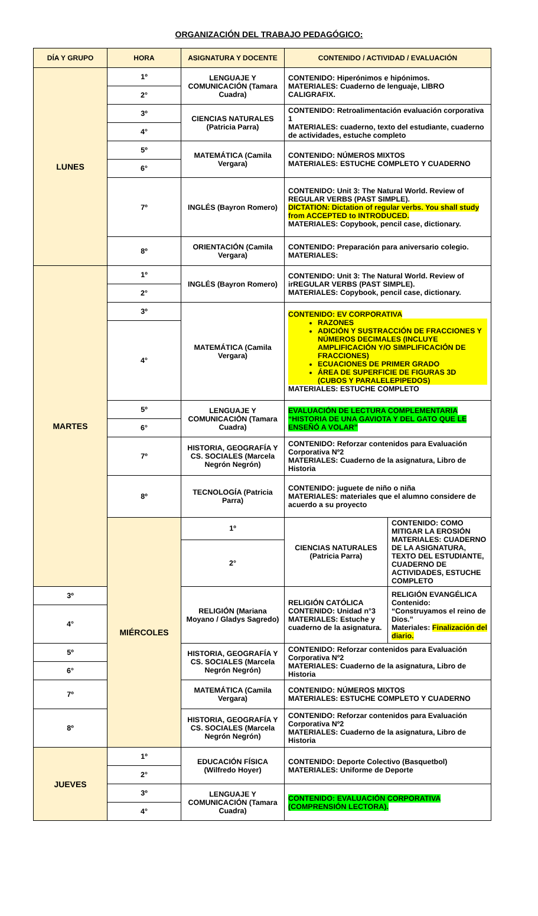ORGANIZACIÓN DEL TRABAJO PEDAGÓGICO:
| DÍA Y GRUPO | HORA | ASIGNATURA Y DOCENTE | CONTENIDO / ACTIVIDAD / EVALUACIÓN | |
| --- | --- | --- | --- | --- |
| LUNES | 1º | LENGUAJE Y COMUNICACIÓN (Tamara Cuadra) | CONTENIDO: Hiperónimos e hipónimos. MATERIALES: Cuaderno de lenguaje, LIBRO CALIGRAFIX. | |
| | 2° | | | |
| | 3º | CIENCIAS NATURALES (Patricia Parra) | CONTENIDO: Retroalimentación evaluación corporativa 1 MATERIALES: cuaderno, texto del estudiante, cuaderno de actividades, estuche completo | |
| | 4° | | | |
| | 5º | MATEMÁTICA (Camila Vergara) | CONTENIDO: NÚMEROS MIXTOS MATERIALES: ESTUCHE COMPLETO Y CUADERNO | |
| | 6° | | | |
| | 7º | INGLÉS (Bayron Romero) | CONTENIDO: Unit 3: The Natural World. Review of REGULAR VERBS (PAST SIMPLE). DICTATION: Dictation of regular verbs. You shall study from ACCEPTED to INTRODUCED. MATERIALES: Copybook, pencil case, dictionary. | |
| | 8º | ORIENTACIÓN (Camila Vergara) | CONTENIDO: Preparación para aniversario colegio. MATERIALES: | |
| MARTES | 1º | INGLÉS (Bayron Romero) | CONTENIDO: Unit 3: The Natural World. Review of irREGULAR VERBS (PAST SIMPLE). MATERIALES: Copybook, pencil case, dictionary. | |
| | 2° | | | |
| | 3º | MATEMÁTICA (Camila Vergara) | CONTENIDO: EV CORPORATIVA RAZONES ADICIÓN Y SUSTRACCIÓN DE FRACCIONES Y NÚMEROS DECIMALES (INCLUYE AMPLIFICACIÓN Y/O SIMPLIFICACIÓN DE FRACCIONES) ECUACIONES DE PRIMER GRADO ÁREA DE SUPERFICIE DE FIGURAS 3D (CUBOS Y PARALELEPIPEDOS) MATERIALES: ESTUCHE COMPLETO | |
| | 4° | | | |
| | 5º | LENGUAJE Y COMUNICACIÓN (Tamara Cuadra) | EVALUACIÓN DE LECTURA COMPLEMENTARIA “HISTORIA DE UNA GAVIOTA Y DEL GATO QUE LE ENSEÑÓ A VOLAR” | |
| | 6° | | | |
| | 7º | HISTORIA, GEOGRAFÍA Y CS. SOCIALES (Marcela Negrón Negrón) | CONTENIDO: Reforzar contenidos para Evaluación Corporativa Nº2 MATERIALES: Cuaderno de la asignatura, Libro de Historia | |
| | 8º | TECNOLOGÍA (Patricia Parra) | CONTENIDO: juguete de niño o niña MATERIALES: materiales que el alumno considere de acuerdo a su proyecto | |
| | MIÉRCOLES | 1º | CIENCIAS NATURALES (Patricia Parra) | CONTENIDO: COMO MITIGAR LA EROSIÓN MATERIALES: CUADERNO DE LA ASIGNATURA, TEXTO DEL ESTUDIANTE, CUADERNO DE ACTIVIDADES, ESTUCHE COMPLETO |
| | | 2° | | |
| 3º | | RELIGIÓN (Mariana Moyano / Gladys Sagredo) | RELIGIÓN CATÓLICA CONTENIDO: Unidad n°3 MATERIALES: Estuche y cuaderno de la asignatura. | RELIGIÓN EVANGÉLICA Contenido: “Construyamos el reino de Dios.” Materiales: Finalización del diario. |
| 4° | | | | |
| 5º | | HISTORIA, GEOGRAFÍA Y CS. SOCIALES (Marcela Negrón Negrón) | CONTENIDO: Reforzar contenidos para Evaluación Corporativa Nº2 MATERIALES: Cuaderno de la asignatura, Libro de Historia | |
| 6° | | | | |
| 7º | | MATEMÁTICA (Camila Vergara) | CONTENIDO: NÚMEROS MIXTOS MATERIALES: ESTUCHE COMPLETO Y CUADERNO | |
| 8º | | HISTORIA, GEOGRAFÍA Y CS. SOCIALES (Marcela Negrón Negrón) | CONTENIDO: Reforzar contenidos para Evaluación Corporativa Nº2 MATERIALES: Cuaderno de la asignatura, Libro de Historia | |
| JUEVES | 1º | EDUCACIÓN FÍSICA (Wilfredo Hoyer) | CONTENIDO: Deporte Colectivo (Basquetbol) MATERIALES: Uniforme de Deporte | |
| | 2° | | | |
| | 3º | LENGUAJE Y COMUNICACIÓN (Tamara Cuadra) | CONTENIDO: EVALUACIÓN CORPORATIVA (COMPRENSIÓN LECTORA). | |
| | 4° | | | |